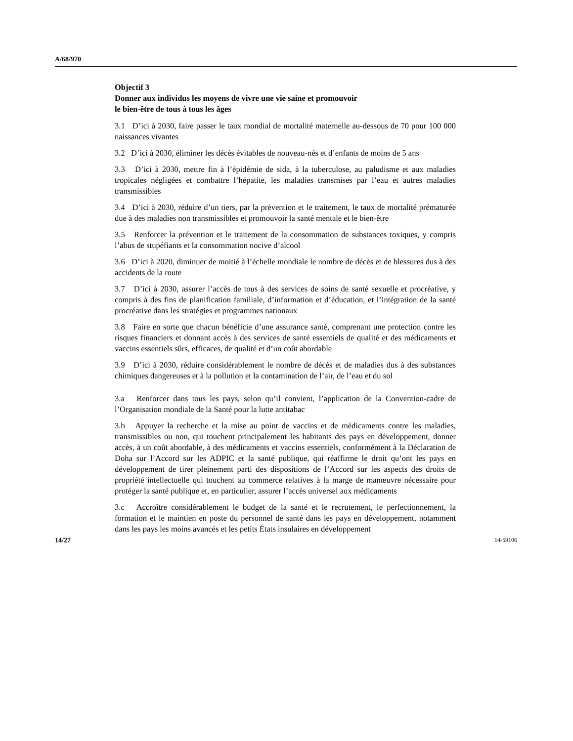A/68/970
Objectif 3
Donner aux individus les moyens de vivre une vie saine et promouvoir
le bien-être de tous à tous les âges
3.1 D’ici à 2030, faire passer le taux mondial de mortalité maternelle au-dessous de 70 pour 100 000 naissances vivantes
3.2 D’ici à 2030, éliminer les décès évitables de nouveau-nés et d’enfants de moins de 5 ans
3.3 D’ici à 2030, mettre fin à l’épidémie de sida, à la tuberculose, au paludisme et aux maladies tropicales négligées et combattre l’hépatite, les maladies transmises par l’eau et autres maladies transmissibles
3.4 D’ici à 2030, réduire d’un tiers, par la prévention et le traitement, le taux de mortalité prématurée due à des maladies non transmissibles et promouvoir la santé mentale et le bien-être
3.5 Renforcer la prévention et le traitement de la consommation de substances toxiques, y compris l’abus de stupéfiants et la consommation nocive d’alcool
3.6 D’ici à 2020, diminuer de moitié à l’échelle mondiale le nombre de décès et de blessures dus à des accidents de la route
3.7 D’ici à 2030, assurer l’accès de tous à des services de soins de santé sexuelle et procréative, y compris à des fins de planification familiale, d’information et d’éducation, et l’intégration de la santé procréative dans les stratégies et programmes nationaux
3.8 Faire en sorte que chacun bénéficie d’une assurance santé, comprenant une protection contre les risques financiers et donnant accès à des services de santé essentiels de qualité et des médicaments et vaccins essentiels sûrs, efficaces, de qualité et d’un coût abordable
3.9 D’ici à 2030, réduire considérablement le nombre de décès et de maladies dus à des substances chimiques dangereuses et à la pollution et la contamination de l’air, de l’eau et du sol
3.a Renforcer dans tous les pays, selon qu’il convient, l’application de la Convention-cadre de l’Organisation mondiale de la Santé pour la lutte antitabac
3.b Appuyer la recherche et la mise au point de vaccins et de médicaments contre les maladies, transmissibles ou non, qui touchent principalement les habitants des pays en développement, donner accès, à un coût abordable, à des médicaments et vaccins essentiels, conformément à la Déclaration de Doha sur l’Accord sur les ADPIC et la santé publique, qui réaffirme le droit qu’ont les pays en développement de tirer pleinement parti des dispositions de l’Accord sur les aspects des droits de propriété intellectuelle qui touchent au commerce relatives à la marge de manœuvre nécessaire pour protéger la santé publique et, en particulier, assurer l’accès universel aux médicaments
3.c Accroître considérablement le budget de la santé et le recrutement, le perfectionnement, la formation et le maintien en poste du personnel de santé dans les pays en développement, notamment dans les pays les moins avancés et les petits États insulaires en développement
14/27 14-59106